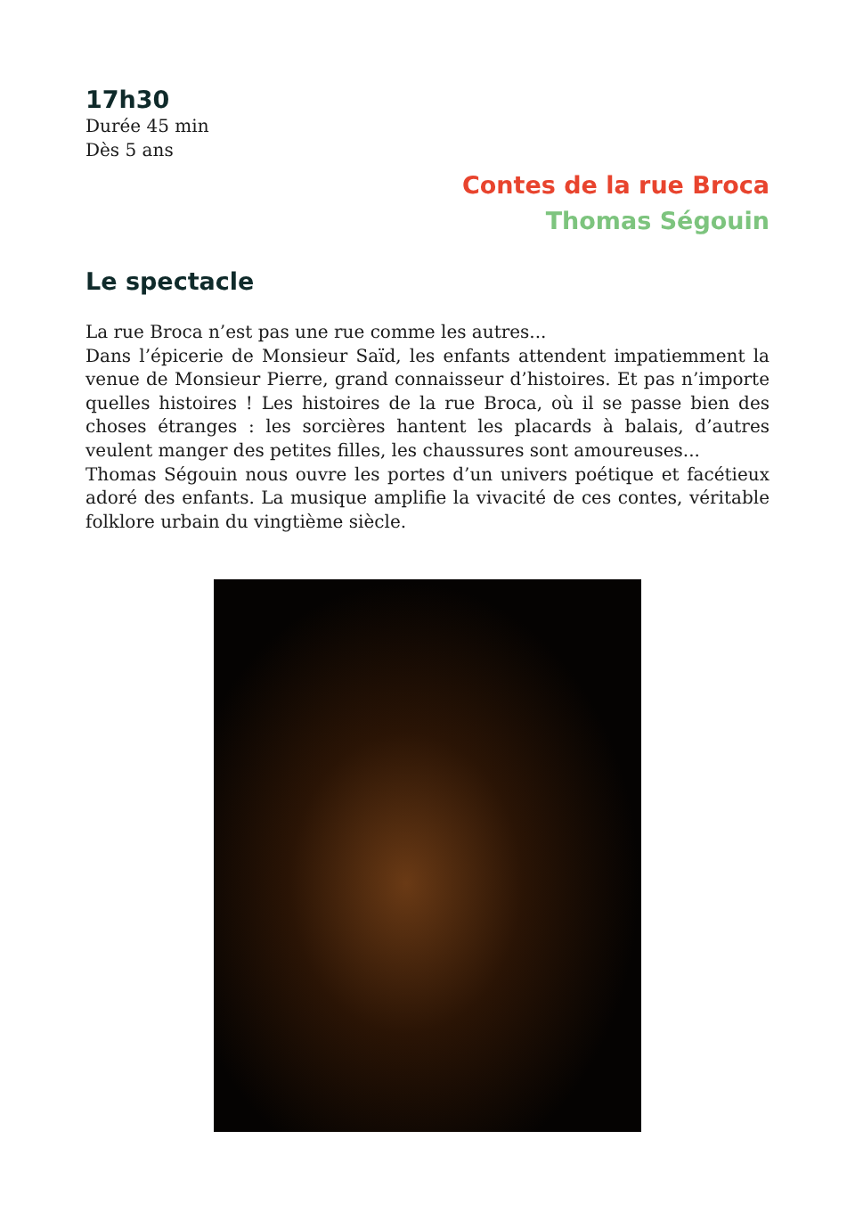17h30
Durée 45 min
Dès 5 ans
Contes de la rue Broca
Thomas Ségouin
Le spectacle
La rue Broca n’est pas une rue comme les autres...
Dans l’épicerie de Monsieur Saïd, les enfants attendent impatiemment la venue de Monsieur Pierre, grand connaisseur d’histoires. Et pas n’importe quelles histoires ! Les histoires de la rue Broca, où il se passe bien des choses étranges : les sorcières hantent les placards à balais, d’autres veulent manger des petites filles, les chaussures sont amoureuses...
Thomas Ségouin nous ouvre les portes d’un univers poétique et facétieux adoré des enfants. La musique amplifie la vivacité de ces contes, véritable folklore urbain du vingtième siècle.